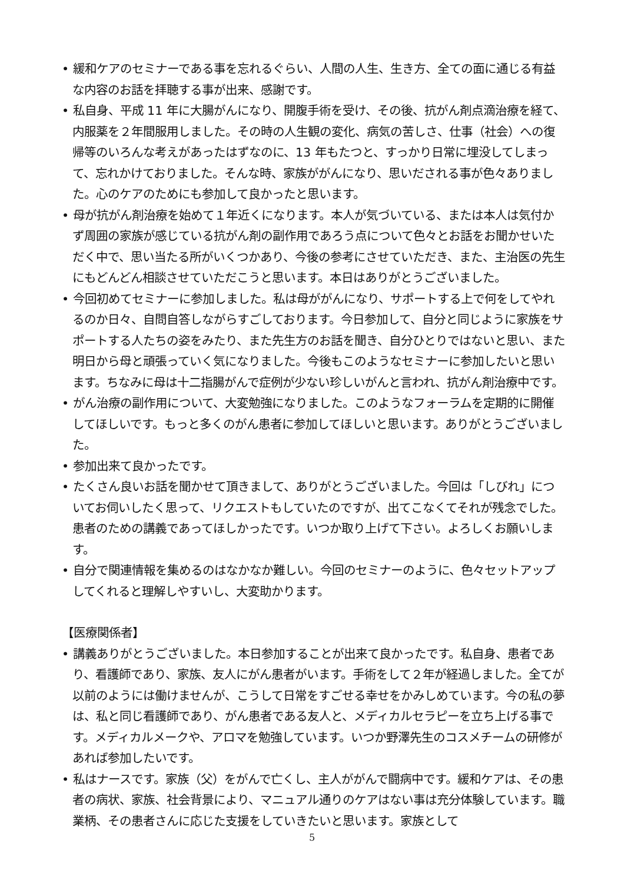• 緩和ケアのセミナーである事を忘れるぐらい、人間の人生、生き方、全ての面に通じる有益な内容のお話を拝聴する事が出来、感謝です。
• 私自身、平成 11 年に大腸がんになり、開腹手術を受け、その後、抗がん剤点滴治療を経て、内服薬を２年間服用しました。その時の人生観の変化、病気の苦しさ、仕事（社会）への復帰等のいろんな考えがあったはずなのに、13 年もたつと、すっかり日常に埋没してしまって、忘れかけておりました。そんな時、家族ががんになり、思いだされる事が色々ありました。心のケアのためにも参加して良かったと思います。
• 母が抗がん剤治療を始めて１年近くになります。本人が気づいている、または本人は気付かず周囲の家族が感じている抗がん剤の副作用であろう点について色々とお話をお聞かせいただく中で、思い当たる所がいくつかあり、今後の参考にさせていただき、また、主治医の先生にもどんどん相談させていただこうと思います。本日はありがとうございました。
• 今回初めてセミナーに参加しました。私は母ががんになり、サポートする上で何をしてやれるのか日々、自問自答しながらすごしております。今日参加して、自分と同じように家族をサポートする人たちの姿をみたり、また先生方のお話を聞き、自分ひとりではないと思い、また明日から母と頑張っていく気になりました。今後もこのようなセミナーに参加したいと思います。ちなみに母は十二指腸がんで症例が少ない珍しいがんと言われ、抗がん剤治療中です。
• がん治療の副作用について、大変勉強になりました。このようなフォーラムを定期的に開催してほしいです。もっと多くのがん患者に参加してほしいと思います。ありがとうございました。
• 参加出来て良かったです。
• たくさん良いお話を聞かせて頂きまして、ありがとうございました。今回は「しびれ」についてお伺いしたく思って、リクエストもしていたのですが、出てこなくてそれが残念でした。患者のための講義であってほしかったです。いつか取り上げて下さい。よろしくお願いします。
• 自分で関連情報を集めるのはなかなか難しい。今回のセミナーのように、色々セットアップしてくれると理解しやすいし、大変助かります。
【医療関係者】
• 講義ありがとうございました。本日参加することが出来て良かったです。私自身、患者であり、看護師であり、家族、友人にがん患者がいます。手術をして２年が経過しました。全てが以前のようには働けませんが、こうして日常をすごせる幸せをかみしめています。今の私の夢は、私と同じ看護師であり、がん患者である友人と、メディカルセラピーを立ち上げる事です。メディカルメークや、アロマを勉強しています。いつか野澤先生のコスメチームの研修があれば参加したいです。
• 私はナースです。家族（父）をがんで亡くし、主人ががんで闘病中です。緩和ケアは、その患者の病状、家族、社会背景により、マニュアル通りのケアはない事は充分体験しています。職業柄、その患者さんに応じた支援をしていきたいと思います。家族として
5